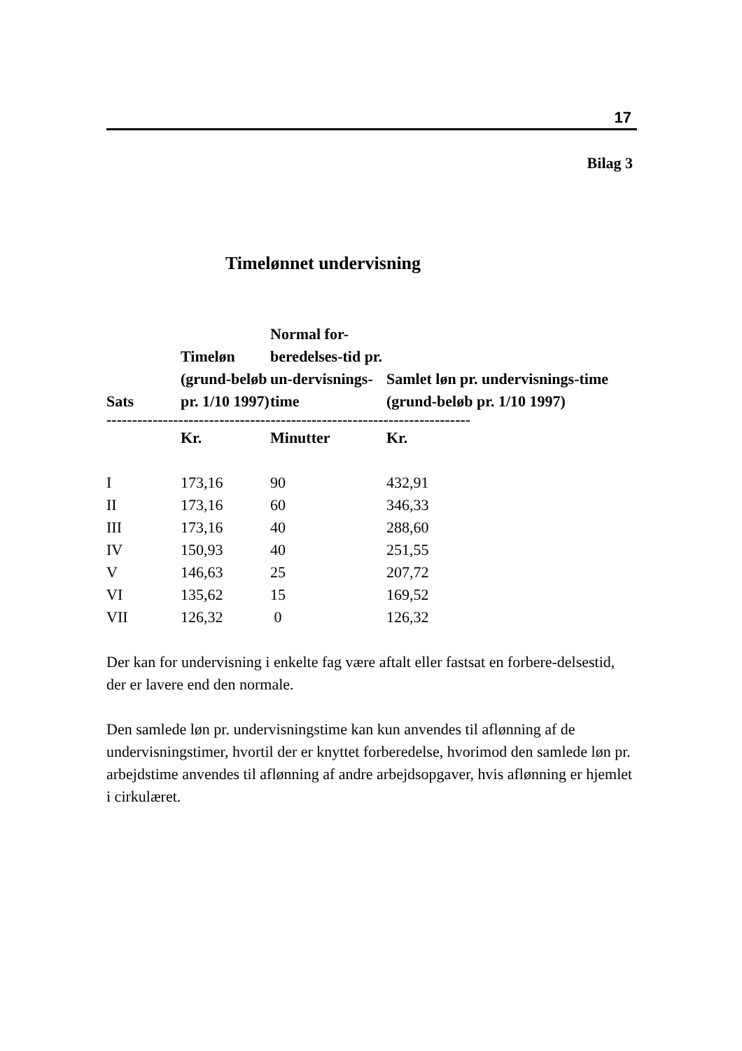17
Bilag 3
Timelønnet undervisning
| Sats | Timeløn (grund-beløb pr. 1/10 1997) | Normal for-beredelses-tid pr. un-dervisnings-time | Samlet løn pr. undervisnings-time (grund-beløb pr. 1/10 1997) |
| --- | --- | --- | --- |
| ----------------------------------------------------------------------- | | | |
| | Kr. | Minutter | Kr. |
| I | 173,16 | 90 | 432,91 |
| II | 173,16 | 60 | 346,33 |
| III | 173,16 | 40 | 288,60 |
| IV | 150,93 | 40 | 251,55 |
| V | 146,63 | 25 | 207,72 |
| VI | 135,62 | 15 | 169,52 |
| VII | 126,32 | 0 | 126,32 |
Der kan for undervisning i enkelte fag være aftalt eller fastsat en forbere-delsestid, der er lavere end den normale.
Den samlede løn pr. undervisningstime kan kun anvendes til aflønning af de undervisningstimer, hvortil der er knyttet forberedelse, hvorimod den samlede løn pr. arbejdstime anvendes til aflønning af andre arbejdsopgaver, hvis aflønning er hjemlet i cirkulæret.